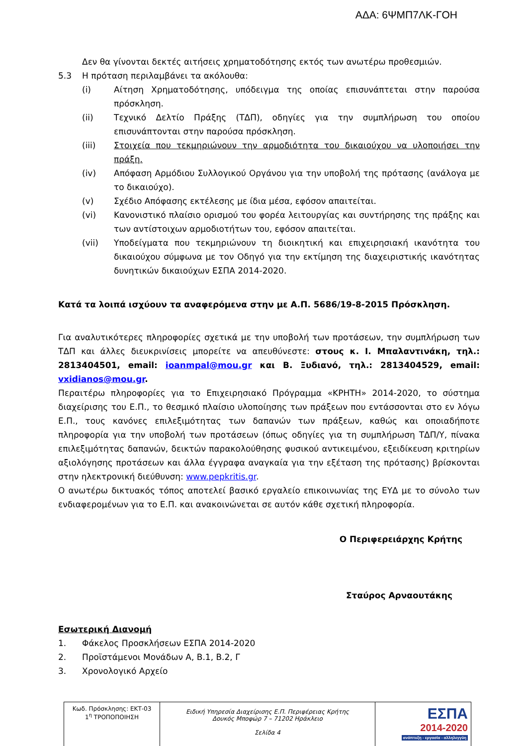ΑΔΑ: 6ΨΜΠ7ΛΚ-ΓΟΗ
Δεν θα γίνονται δεκτές αιτήσεις χρηματοδότησης εκτός των ανωτέρω προθεσμιών.
5.3 Η πρόταση περιλαμβάνει τα ακόλουθα:
(i) Αίτηση Χρηματοδότησης, υπόδειγμα της οποίας επισυνάπτεται στην παρούσα πρόσκληση.
(ii) Τεχνικό Δελτίο Πράξης (ΤΔΠ), οδηγίες για την συμπλήρωση του οποίου επισυνάπτονται στην παρούσα πρόσκληση.
(iii) Στοιχεία που τεκμηριώνουν την αρμοδιότητα του δικαιούχου να υλοποιήσει την πράξη.
(iv) Απόφαση Αρμόδιου Συλλογικού Οργάνου για την υποβολή της πρότασης (ανάλογα με το δικαιούχο).
(v) Σχέδιο Απόφασης εκτέλεσης με ίδια μέσα, εφόσον απαιτείται.
(vi) Κανονιστικό πλαίσιο ορισμού του φορέα λειτουργίας και συντήρησης της πράξης και των αντίστοιχων αρμοδιοτήτων του, εφόσον απαιτείται.
(vii) Υποδείγματα που τεκμηριώνουν τη διοικητική και επιχειρησιακή ικανότητα του δικαιούχου σύμφωνα με τον Οδηγό για την εκτίμηση της διαχειριστικής ικανότητας δυνητικών δικαιούχων ΕΣΠΑ 2014-2020.
Κατά τα λοιπά ισχύουν τα αναφερόμενα στην με Α.Π. 5686/19-8-2015 Πρόσκληση.
Για αναλυτικότερες πληροφορίες σχετικά με την υποβολή των προτάσεων, την συμπλήρωση των ΤΔΠ και άλλες διευκρινίσεις μπορείτε να απευθύνεστε: στους κ. Ι. Μπαλαντινάκη, τηλ.: 2813404501, email: ioanmpal@mou.gr και Β. Ξυδιανό, τηλ.: 2813404529, email: vxidianos@mou.gr.
Περαιτέρω πληροφορίες για το Επιχειρησιακό Πρόγραμμα «ΚΡΗΤΗ» 2014-2020, το σύστημα διαχείρισης του Ε.Π., το θεσμικό πλαίσιο υλοποίησης των πράξεων που εντάσσονται στο εν λόγω Ε.Π., τους κανόνες επιλεξιμότητας των δαπανών των πράξεων, καθώς και οποιαδήποτε πληροφορία για την υποβολή των προτάσεων (όπως οδηγίες για τη συμπλήρωση ΤΔΠ/Υ, πίνακα επιλεξιμότητας δαπανών, δεικτών παρακολούθησης φυσικού αντικειμένου, εξειδίκευση κριτηρίων αξιολόγησης προτάσεων και άλλα έγγραφα αναγκαία για την εξέταση της πρότασης) βρίσκονται στην ηλεκτρονική διεύθυνση: www.pepkritis.gr.
Ο ανωτέρω δικτυακός τόπος αποτελεί βασικό εργαλείο επικοινωνίας της ΕΥΔ με το σύνολο των ενδιαφερομένων για το Ε.Π. και ανακοινώνεται σε αυτόν κάθε σχετική πληροφορία.
Ο Περιφερειάρχης Κρήτης
Σταύρος Αρναουτάκης
Εσωτερική Διανομή
1. Φάκελος Προσκλήσεων ΕΣΠΑ 2014-2020
2. Προϊστάμενοι Μονάδων Α, Β.1, Β.2, Γ
3. Χρονολογικό Αρχείο
| Κωδ. Πρόσκλησης: ΕΚΤ-03 1<sup>η</sup> ΤΡΟΠΟΠΟΙΗΣΗ | Ειδική Υπηρεσία Διαχείρισης Ε.Π. Περιφέρειας Κρήτης Δουκός Μποφώρ 7 – 71202 Ηράκλειο Σελίδα 4 | ΕΣΠΑ 2014-2020 ανάπτυξη - εργασία - αλληλεγγύη |